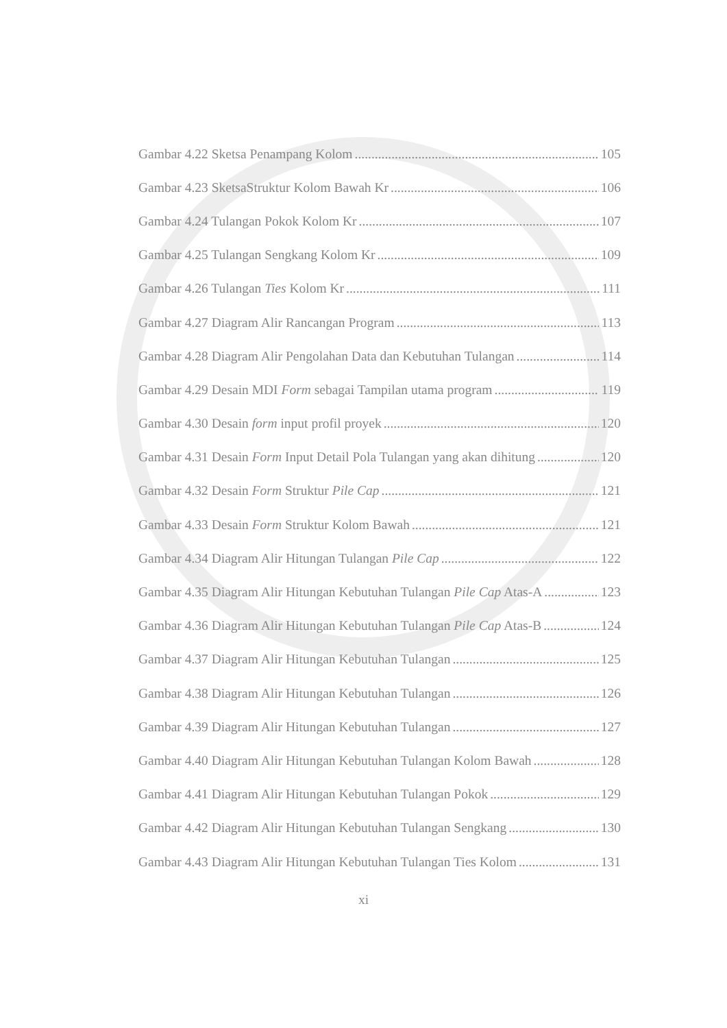Gambar 4.22 Sketsa Penampang Kolom 105
Gambar 4.23 SketsaStruktur Kolom Bawah Kr 106
Gambar 4.24 Tulangan Pokok Kolom Kr 107
Gambar 4.25 Tulangan Sengkang Kolom Kr 109
Gambar 4.26 Tulangan Ties Kolom Kr 111
Gambar 4.27 Diagram Alir Rancangan Program 113
Gambar 4.28 Diagram Alir Pengolahan Data dan Kebutuhan Tulangan 114
Gambar 4.29 Desain MDI Form sebagai Tampilan utama program 119
Gambar 4.30 Desain form input profil proyek 120
Gambar 4.31 Desain Form Input Detail Pola Tulangan yang akan dihitung 120
Gambar 4.32 Desain Form Struktur Pile Cap 121
Gambar 4.33 Desain Form Struktur Kolom Bawah 121
Gambar 4.34 Diagram Alir Hitungan Tulangan Pile Cap 122
Gambar 4.35 Diagram Alir Hitungan Kebutuhan Tulangan Pile Cap Atas-A 123
Gambar 4.36 Diagram Alir Hitungan Kebutuhan Tulangan Pile Cap Atas-B 124
Gambar 4.37 Diagram Alir Hitungan Kebutuhan Tulangan 125
Gambar 4.38 Diagram Alir Hitungan Kebutuhan Tulangan 126
Gambar 4.39 Diagram Alir Hitungan Kebutuhan Tulangan 127
Gambar 4.40 Diagram Alir Hitungan Kebutuhan Tulangan Kolom Bawah 128
Gambar 4.41 Diagram Alir Hitungan Kebutuhan Tulangan Pokok 129
Gambar 4.42 Diagram Alir Hitungan Kebutuhan Tulangan Sengkang 130
Gambar 4.43 Diagram Alir Hitungan Kebutuhan Tulangan Ties Kolom 131
xi